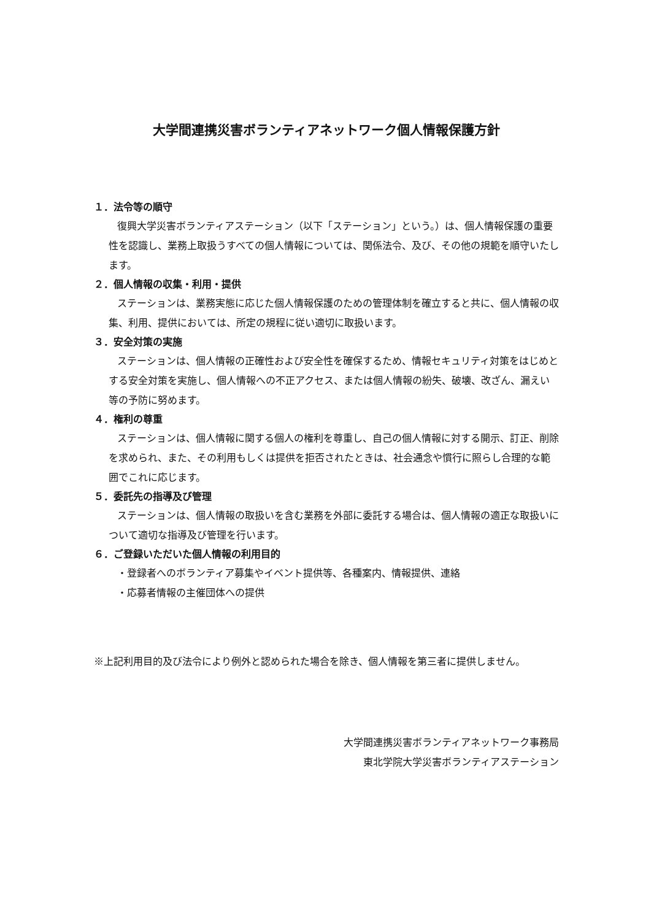大学間連携災害ボランティアネットワーク個人情報保護方針
１．法令等の順守
復興大学災害ボランティアステーション（以下「ステーション」という。）は、個人情報保護の重要性を認識し、業務上取扱うすべての個人情報については、関係法令、及び、その他の規範を順守いたします。
２．個人情報の収集・利用・提供
ステーションは、業務実態に応じた個人情報保護のための管理体制を確立すると共に、個人情報の収集、利用、提供においては、所定の規程に従い適切に取扱います。
３．安全対策の実施
ステーションは、個人情報の正確性および安全性を確保するため、情報セキュリティ対策をはじめとする安全対策を実施し、個人情報への不正アクセス、または個人情報の紛失、破壊、改ざん、漏えい等の予防に努めます。
４．権利の尊重
ステーションは、個人情報に関する個人の権利を尊重し、自己の個人情報に対する開示、訂正、削除を求められ、また、その利用もしくは提供を拒否されたときは、社会通念や慣行に照らし合理的な範囲でこれに応じます。
５．委託先の指導及び管理
ステーションは、個人情報の取扱いを含む業務を外部に委託する場合は、個人情報の適正な取扱いについて適切な指導及び管理を行います。
６．ご登録いただいた個人情報の利用目的
・登録者へのボランティア募集やイベント提供等、各種案内、情報提供、連絡
・応募者情報の主催団体への提供
※上記利用目的及び法令により例外と認められた場合を除き、個人情報を第三者に提供しません。
大学間連携災害ボランティアネットワーク事務局
東北学院大学災害ボランティアステーション